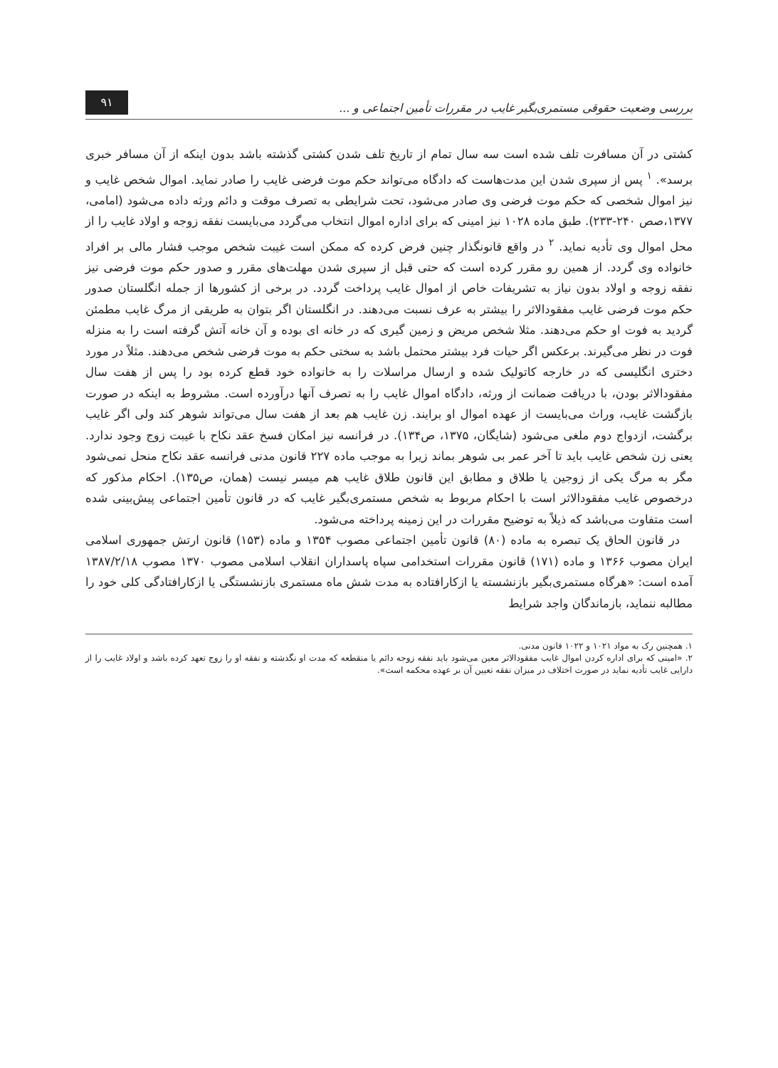بررسی وضعیت حقوقی مستمری‌بگیر غایب در مقررات تأمین اجتماعی و ...
۹۱
کشتی در آن مسافرت تلف شده است سه سال تمام از تاریخ تلف شدن کشتی گذشته باشد بدون اینکه از آن مسافر خبری برسد». <sup>۱</sup> پس از سپری شدن این مدت‌هاست که دادگاه می‌تواند حکم موت فرضی غایب را صادر نماید. اموال شخص غایب و نیز اموال شخصی که حکم موت فرضی وی صادر می‌شود، تحت شرایطی به تصرف موقت و دائم ورثه داده می‌شود (امامی، ۱۳۷۷،صص ۲۴۰-۲۳۳). طبق ماده ۱۰۲۸ نیز امینی که برای اداره اموال انتخاب می‌گردد می‌بایست نفقه زوجه و اولاد غایب را از محل اموال وی تأدیه نماید. <sup>۲</sup> در واقع قانونگذار چنین فرض کرده که ممکن است غیبت شخص موجب فشار مالی بر افراد خانواده وی گردد. از همین رو مقرر کرده است که حتی قبل از سپری شدن مهلت‌های مقرر و صدور حکم موت فرضی نیز نفقه زوجه و اولاد بدون نیاز به تشریفات خاص از اموال غایب پرداخت گردد. در برخی از کشورها از جمله انگلستان صدور حکم موت فرضی غایب مفقودالاثر را بیشتر به عرف نسبت می‌دهند. در انگلستان اگر بتوان به طریقی از مرگ غایب مطمئن گردید به فوت او حکم می‌دهند. مثلا شخص مریض و زمین گیری که در خانه ای بوده و آن خانه آتش گرفته است را به منزله فوت در نظر می‌گیرند. برعکس اگر حیات فرد بیشتر محتمل باشد به سختی حکم به موت فرضی شخص می‌دهند. مثلاً در مورد دختری انگلیسی که در خارجه کاتولیک شده و ارسال مراسلات را به خانواده خود قطع کرده بود را پس از هفت سال مفقودالاثر بودن، با دریافت ضمانت از ورثه، دادگاه اموال غایب را به تصرف آنها درآورده است. مشروط به اینکه در صورت بازگشت غایب، وراث می‌بایست از عهده اموال او برایند. زن غایب هم بعد از هفت سال می‌تواند شوهر کند ولی اگر غایب برگشت، ازدواج دوم ملغی می‌شود (شایگان، ۱۳۷۵، ص۱۳۴). در فرانسه نیز امکان فسخ عقد نکاح با غیبت زوج وجود ندارد. یعنی زن شخص غایب باید تا آخر عمر بی شوهر بماند زیرا به موجب ماده ۲۲۷ قانون مدنی فرانسه عقد نکاح منحل نمی‌شود مگر به مرگ یکی از زوجین یا طلاق و مطابق این قانون طلاق غایب هم میسر نیست (همان، ص۱۳۵). احکام مذکور که درخصوص غایب مفقودالاثر است با احکام مربوط به شخص مستمری‌بگیر غایب که در قانون تأمین اجتماعی پیش‌بینی شده است متفاوت می‌باشد که ذیلاً به توضیح مقررات در این زمینه پرداخته می‌شود.
در قانون الحاق یک تبصره به ماده (۸۰) قانون تأمین اجتماعی مصوب ۱۳۵۴ و ماده (۱۵۳) قانون ارتش جمهوری اسلامی ایران مصوب ۱۳۶۶ و ماده (۱۷۱) قانون مقررات استخدامی سپاه پاسداران انقلاب اسلامی مصوب ۱۳۷۰ مصوب ۱۳۸۷/۲/۱۸ آمده است: «هرگاه مستمری‌بگیر بازنشسته یا ازکارافتاده به مدت شش ماه مستمری بازنشستگی یا ازکارافتادگی کلی خود را مطالبه ننماید، بازماندگان واجد شرایط
۱. همچنین رک به مواد ۱۰۲۱ و ۱۰۲۲ قانون مدنی.
۲. «امینی که برای اداره کردن اموال غایب مفقودالاثر معین می‌شود باید نفقه زوجه دائم یا منقطعه که مدت او نگذشته و نفقه او را زوج تعهد کرده باشد و اولاد غایب را از دارایی غایب تأدیه نماید در صورت اختلاف در میزان نفقه تعیین آن بر عهده محکمه است».